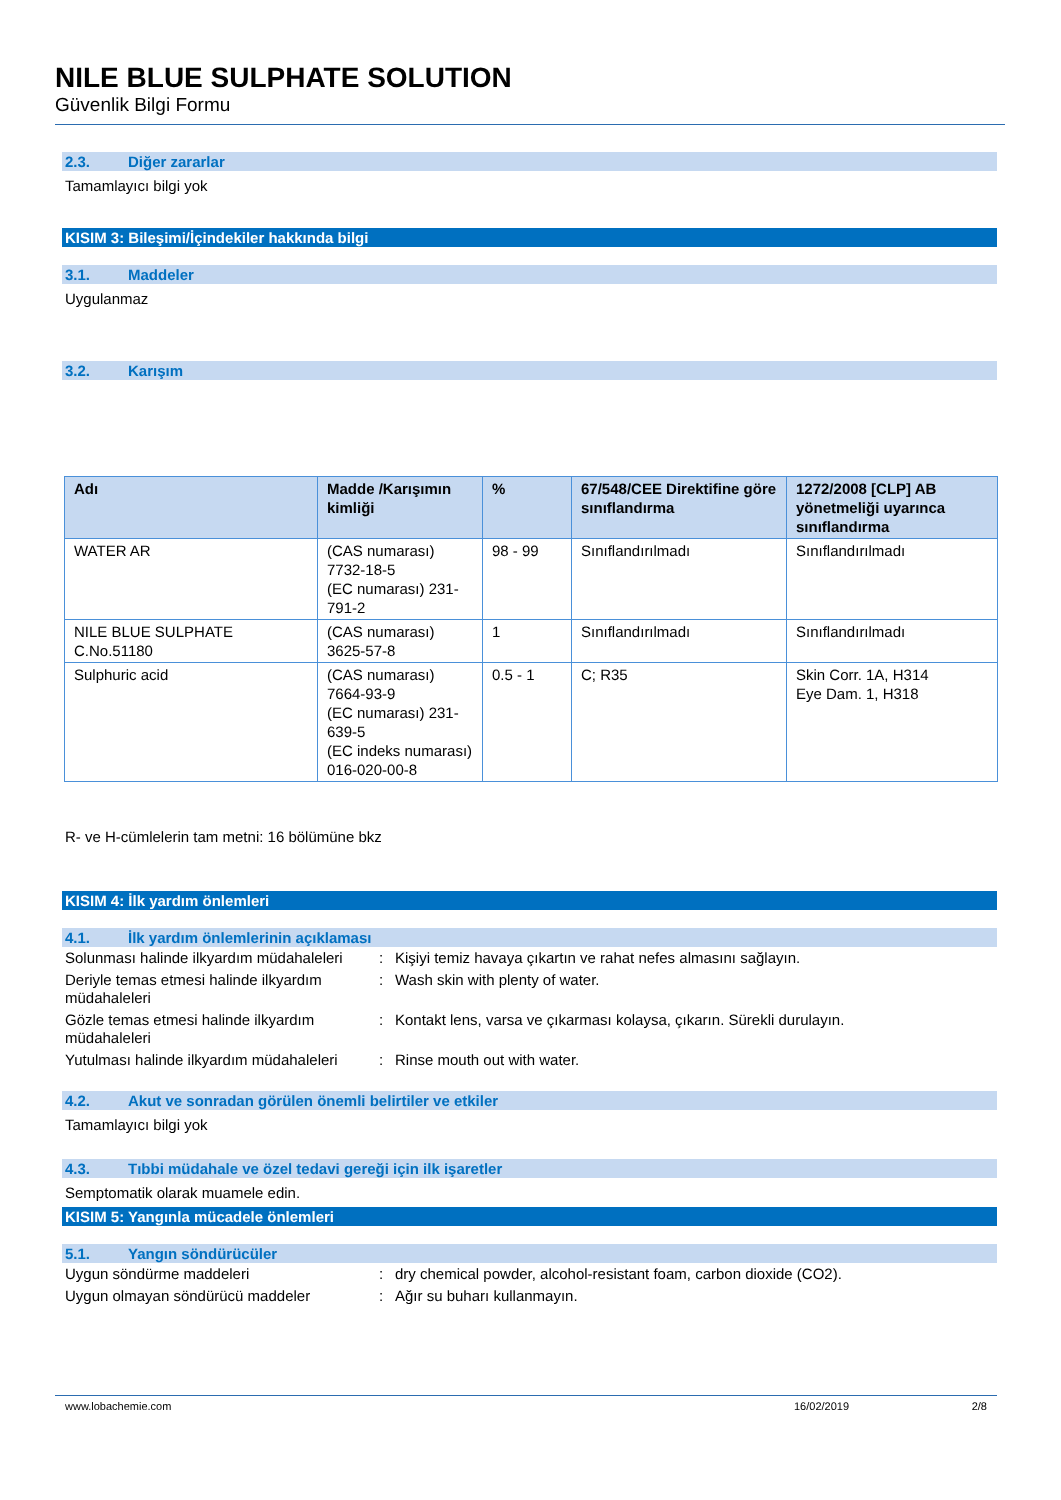NILE BLUE SULPHATE SOLUTION
Güvenlik Bilgi Formu
2.3. Diğer zararlar
Tamamlayıcı bilgi yok
KISIM 3: Bileşimi/İçindekiler hakkında bilgi
3.1. Maddeler
Uygulanmaz
3.2. Karışım
| Adı | Madde /Karışımın kimliği | % | 67/548/CEE Direktifine göre sınıflandırma | 1272/2008 [CLP] AB yönetmeliği uyarınca sınıflandırma |
| --- | --- | --- | --- | --- |
| WATER AR | (CAS numarası) 7732-18-5 (EC numarası) 231-791-2 | 98 - 99 | Sınıflandırılmadı | Sınıflandırılmadı |
| NILE BLUE SULPHATE C.No.51180 | (CAS numarası) 3625-57-8 | 1 | Sınıflandırılmadı | Sınıflandırılmadı |
| Sulphuric acid | (CAS numarası) 7664-93-9 (EC numarası) 231-639-5 (EC indeks numarası) 016-020-00-8 | 0.5 - 1 | C; R35 | Skin Corr. 1A, H314 Eye Dam. 1, H318 |
R- ve H-cümlelerin tam metni: 16 bölümüne bkz
KISIM 4: İlk yardım önlemleri
4.1. İlk yardım önlemlerinin açıklaması
| Solunması halinde ilkyardım müdahaleleri | : | Kişiyi temiz havaya çıkartın ve rahat nefes almasını sağlayın. |
| Deriyle temas etmesi halinde ilkyardım müdahaleleri | : | Wash skin with plenty of water. |
| Gözle temas etmesi halinde ilkyardım müdahaleleri | : | Kontakt lens, varsa ve çıkarması kolaysa, çıkarın. Sürekli durulayın. |
| Yutulması halinde ilkyardım müdahaleleri | : | Rinse mouth out with water. |
4.2. Akut ve sonradan görülen önemli belirtiler ve etkiler
Tamamlayıcı bilgi yok
4.3. Tıbbi müdahale ve özel tedavi gereği için ilk işaretler
Semptomatik olarak muamele edin.
KISIM 5: Yangınla mücadele önlemleri
5.1. Yangın söndürücüler
| Uygun söndürme maddeleri | : | dry chemical powder, alcohol-resistant foam, carbon dioxide (CO2). |
| Uygun olmayan söndürücü maddeler | : | Ağır su buharı kullanmayın. |
www.lobachemie.com 16/02/2019 2/8